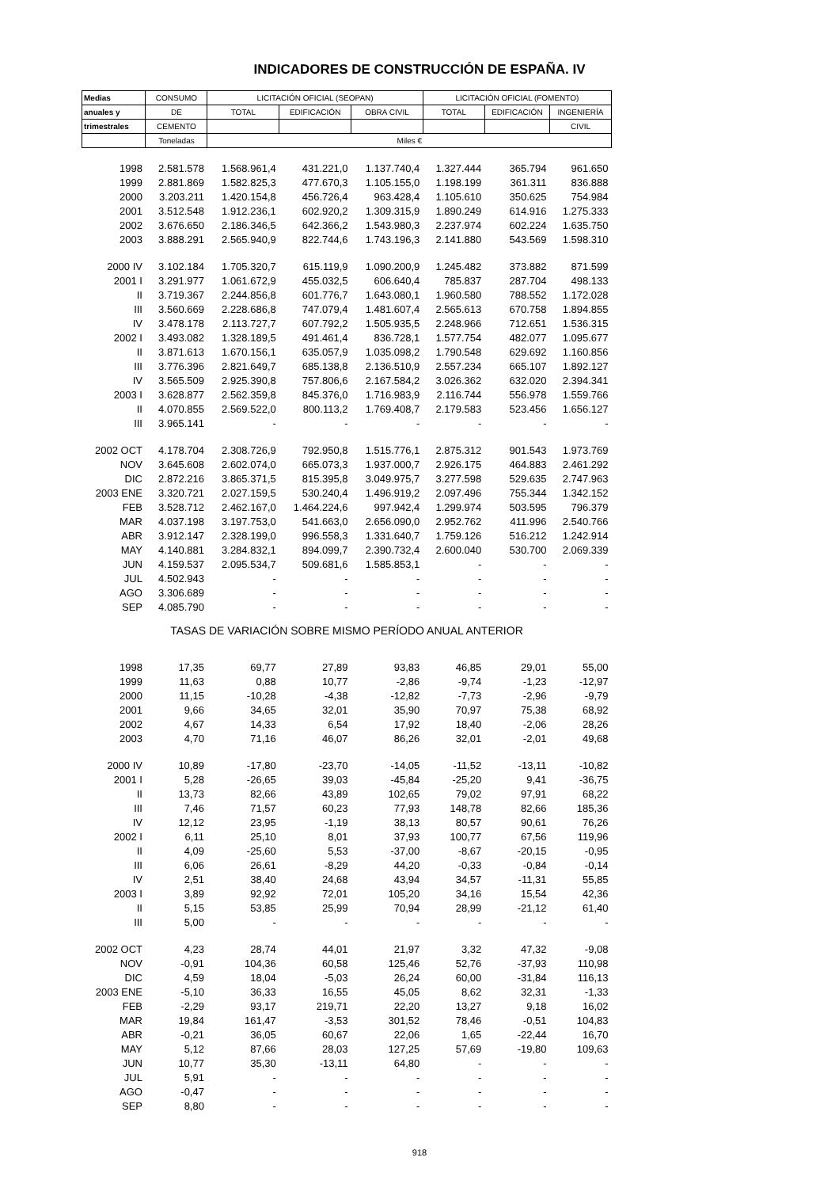INDICADORES DE CONSTRUCCIÓN DE ESPAÑA. IV
| Medias | CONSUMO | LICITACIÓN OFICIAL (SEOPAN) | | | LICITACIÓN OFICIAL (FOMENTO) | | |
| --- | --- | --- | --- | --- | --- | --- | --- |
| anuales y | DE | TOTAL | EDIFICACIÓN | OBRA CIVIL | TOTAL | EDIFICACIÓN | INGENIERÍA |
| trimestrales | CEMENTO | | | | | | CIVIL |
| | Toneladas | Miles € | | | | | |
| 1998 | 2.581.578 | 1.568.961,4 | 431.221,0 | 1.137.740,4 | 1.327.444 | 365.794 | 961.650 |
| 1999 | 2.881.869 | 1.582.825,3 | 477.670,3 | 1.105.155,0 | 1.198.199 | 361.311 | 836.888 |
| 2000 | 3.203.211 | 1.420.154,8 | 456.726,4 | 963.428,4 | 1.105.610 | 350.625 | 754.984 |
| 2001 | 3.512.548 | 1.912.236,1 | 602.920,2 | 1.309.315,9 | 1.890.249 | 614.916 | 1.275.333 |
| 2002 | 3.676.650 | 2.186.346,5 | 642.366,2 | 1.543.980,3 | 2.237.974 | 602.224 | 1.635.750 |
| 2003 | 3.888.291 | 2.565.940,9 | 822.744,6 | 1.743.196,3 | 2.141.880 | 543.569 | 1.598.310 |
| 2000 IV | 3.102.184 | 1.705.320,7 | 615.119,9 | 1.090.200,9 | 1.245.482 | 373.882 | 871.599 |
| 2001 I | 3.291.977 | 1.061.672,9 | 455.032,5 | 606.640,4 | 785.837 | 287.704 | 498.133 |
| II | 3.719.367 | 2.244.856,8 | 601.776,7 | 1.643.080,1 | 1.960.580 | 788.552 | 1.172.028 |
| III | 3.560.669 | 2.228.686,8 | 747.079,4 | 1.481.607,4 | 2.565.613 | 670.758 | 1.894.855 |
| IV | 3.478.178 | 2.113.727,7 | 607.792,2 | 1.505.935,5 | 2.248.966 | 712.651 | 1.536.315 |
| 2002 I | 3.493.082 | 1.328.189,5 | 491.461,4 | 836.728,1 | 1.577.754 | 482.077 | 1.095.677 |
| II | 3.871.613 | 1.670.156,1 | 635.057,9 | 1.035.098,2 | 1.790.548 | 629.692 | 1.160.856 |
| III | 3.776.396 | 2.821.649,7 | 685.138,8 | 2.136.510,9 | 2.557.234 | 665.107 | 1.892.127 |
| IV | 3.565.509 | 2.925.390,8 | 757.806,6 | 2.167.584,2 | 3.026.362 | 632.020 | 2.394.341 |
| 2003 I | 3.628.877 | 2.562.359,8 | 845.376,0 | 1.716.983,9 | 2.116.744 | 556.978 | 1.559.766 |
| II | 4.070.855 | 2.569.522,0 | 800.113,2 | 1.769.408,7 | 2.179.583 | 523.456 | 1.656.127 |
| III | 3.965.141 | - | - | - | - | - | - |
| 2002 OCT | 4.178.704 | 2.308.726,9 | 792.950,8 | 1.515.776,1 | 2.875.312 | 901.543 | 1.973.769 |
| NOV | 3.645.608 | 2.602.074,0 | 665.073,3 | 1.937.000,7 | 2.926.175 | 464.883 | 2.461.292 |
| DIC | 2.872.216 | 3.865.371,5 | 815.395,8 | 3.049.975,7 | 3.277.598 | 529.635 | 2.747.963 |
| 2003 ENE | 3.320.721 | 2.027.159,5 | 530.240,4 | 1.496.919,2 | 2.097.496 | 755.344 | 1.342.152 |
| FEB | 3.528.712 | 2.462.167,0 | 1.464.224,6 | 997.942,4 | 1.299.974 | 503.595 | 796.379 |
| MAR | 4.037.198 | 3.197.753,0 | 541.663,0 | 2.656.090,0 | 2.952.762 | 411.996 | 2.540.766 |
| ABR | 3.912.147 | 2.328.199,0 | 996.558,3 | 1.331.640,7 | 1.759.126 | 516.212 | 1.242.914 |
| MAY | 4.140.881 | 3.284.832,1 | 894.099,7 | 2.390.732,4 | 2.600.040 | 530.700 | 2.069.339 |
| JUN | 4.159.537 | 2.095.534,7 | 509.681,6 | 1.585.853,1 | - | - | - |
| JUL | 4.502.943 | - | - | - | - | - | - |
| AGO | 3.306.689 | - | - | - | - | - | - |
| SEP | 4.085.790 | - | - | - | - | - | - |
| TASAS DE VARIACIÓN SOBRE MISMO PERÍODO ANUAL ANTERIOR | | | | | | | |
| 1998 | 17,35 | 69,77 | 27,89 | 93,83 | 46,85 | 29,01 | 55,00 |
| 1999 | 11,63 | 0,88 | 10,77 | -2,86 | -9,74 | -1,23 | -12,97 |
| 2000 | 11,15 | -10,28 | -4,38 | -12,82 | -7,73 | -2,96 | -9,79 |
| 2001 | 9,66 | 34,65 | 32,01 | 35,90 | 70,97 | 75,38 | 68,92 |
| 2002 | 4,67 | 14,33 | 6,54 | 17,92 | 18,40 | -2,06 | 28,26 |
| 2003 | 4,70 | 71,16 | 46,07 | 86,26 | 32,01 | -2,01 | 49,68 |
| 2000 IV | 10,89 | -17,80 | -23,70 | -14,05 | -11,52 | -13,11 | -10,82 |
| 2001 I | 5,28 | -26,65 | 39,03 | -45,84 | -25,20 | 9,41 | -36,75 |
| II | 13,73 | 82,66 | 43,89 | 102,65 | 79,02 | 97,91 | 68,22 |
| III | 7,46 | 71,57 | 60,23 | 77,93 | 148,78 | 82,66 | 185,36 |
| IV | 12,12 | 23,95 | -1,19 | 38,13 | 80,57 | 90,61 | 76,26 |
| 2002 I | 6,11 | 25,10 | 8,01 | 37,93 | 100,77 | 67,56 | 119,96 |
| II | 4,09 | -25,60 | 5,53 | -37,00 | -8,67 | -20,15 | -0,95 |
| III | 6,06 | 26,61 | -8,29 | 44,20 | -0,33 | -0,84 | -0,14 |
| IV | 2,51 | 38,40 | 24,68 | 43,94 | 34,57 | -11,31 | 55,85 |
| 2003 I | 3,89 | 92,92 | 72,01 | 105,20 | 34,16 | 15,54 | 42,36 |
| II | 5,15 | 53,85 | 25,99 | 70,94 | 28,99 | -21,12 | 61,40 |
| III | 5,00 | - | - | - | - | - | - |
| 2002 OCT | 4,23 | 28,74 | 44,01 | 21,97 | 3,32 | 47,32 | -9,08 |
| NOV | -0,91 | 104,36 | 60,58 | 125,46 | 52,76 | -37,93 | 110,98 |
| DIC | 4,59 | 18,04 | -5,03 | 26,24 | 60,00 | -31,84 | 116,13 |
| 2003 ENE | -5,10 | 36,33 | 16,55 | 45,05 | 8,62 | 32,31 | -1,33 |
| FEB | -2,29 | 93,17 | 219,71 | 22,20 | 13,27 | 9,18 | 16,02 |
| MAR | 19,84 | 161,47 | -3,53 | 301,52 | 78,46 | -0,51 | 104,83 |
| ABR | -0,21 | 36,05 | 60,67 | 22,06 | 1,65 | -22,44 | 16,70 |
| MAY | 5,12 | 87,66 | 28,03 | 127,25 | 57,69 | -19,80 | 109,63 |
| JUN | 10,77 | 35,30 | -13,11 | 64,80 | - | - | - |
| JUL | 5,91 | - | - | - | - | - | - |
| AGO | -0,47 | - | - | - | - | - | - |
| SEP | 8,80 | - | - | - | - | - | - |
918